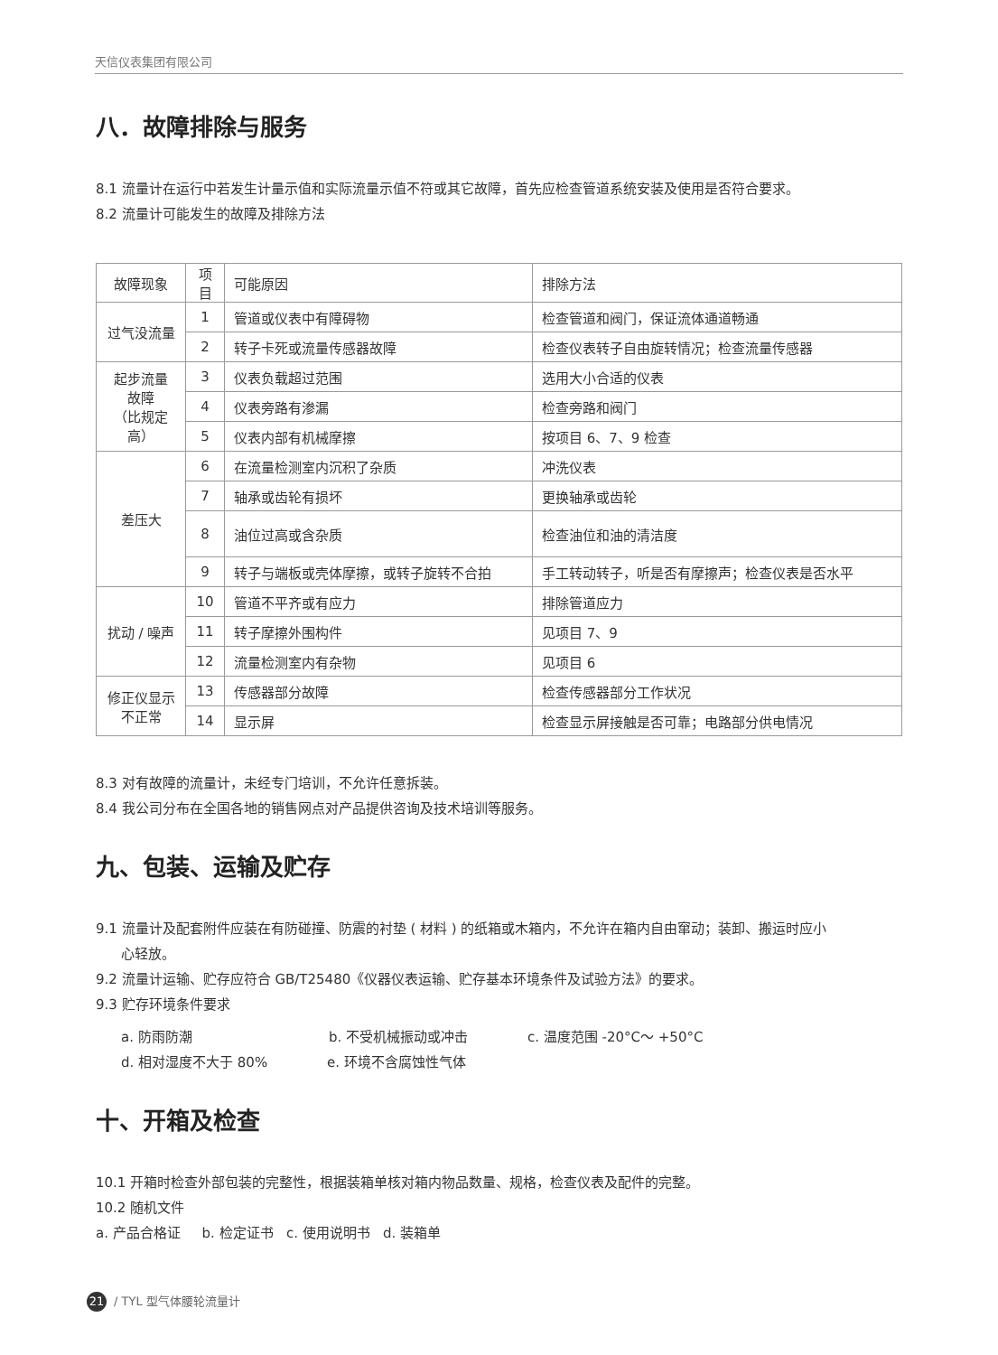天信仪表集团有限公司
八．故障排除与服务
8.1 流量计在运行中若发生计量示值和实际流量示值不符或其它故障，首先应检查管道系统安装及使用是否符合要求。
8.2 流量计可能发生的故障及排除方法
| 故障现象 | 项目 | 可能原因 | 排除方法 |
| 过气没流量 | 1 | 管道或仪表中有障碍物 | 检查管道和阀门，保证流体通道畅通 |
| | 2 | 转子卡死或流量传感器故障 | 检查仪表转子自由旋转情况；检查流量传感器 |
| 起步流量 故障 （比规定高） | 3 | 仪表负载超过范围 | 选用大小合适的仪表 |
| | 4 | 仪表旁路有渗漏 | 检查旁路和阀门 |
| | 5 | 仪表内部有机械摩擦 | 按项目 6、7、9 检查 |
| 差压大 | 6 | 在流量检测室内沉积了杂质 | 冲洗仪表 |
| | 7 | 轴承或齿轮有损坏 | 更换轴承或齿轮 |
| | 8 | 油位过高或含杂质 | 检查油位和油的清洁度 |
| | 9 | 转子与端板或壳体摩擦，或转子旋转不合拍 | 手工转动转子，听是否有摩擦声；检查仪表是否水平 |
| 扰动 / 噪声 | 10 | 管道不平齐或有应力 | 排除管道应力 |
| | 11 | 转子摩擦外围构件 | 见项目 7、9 |
| | 12 | 流量检测室内有杂物 | 见项目 6 |
| 修正仪显示 不正常 | 13 | 传感器部分故障 | 检查传感器部分工作状况 |
| | 14 | 显示屏 | 检查显示屏接触是否可靠；电路部分供电情况 |
8.3 对有故障的流量计，未经专门培训，不允许任意拆装。
8.4 我公司分布在全国各地的销售网点对产品提供咨询及技术培训等服务。
九、包装、运输及贮存
9.1 流量计及配套附件应装在有防碰撞、防震的衬垫 ( 材料 ) 的纸箱或木箱内，不允许在箱内自由窜动；装卸、搬运时应小
心轻放。
9.2 流量计运输、贮存应符合 GB/T25480《仪器仪表运输、贮存基本环境条件及试验方法》的要求。
9.3 贮存环境条件要求
a. 防雨防潮 b. 不受机械振动或冲击 c. 温度范围 -20°C～ +50°C
d. 相对湿度不大于 80% e. 环境不含腐蚀性气体
十、开箱及检查
10.1 开箱时检查外部包装的完整性，根据装箱单核对箱内物品数量、规格，检查仪表及配件的完整。
10.2 随机文件
a. 产品合格证 b. 检定证书 c. 使用说明书 d. 装箱单
21 / TYL 型气体腰轮流量计